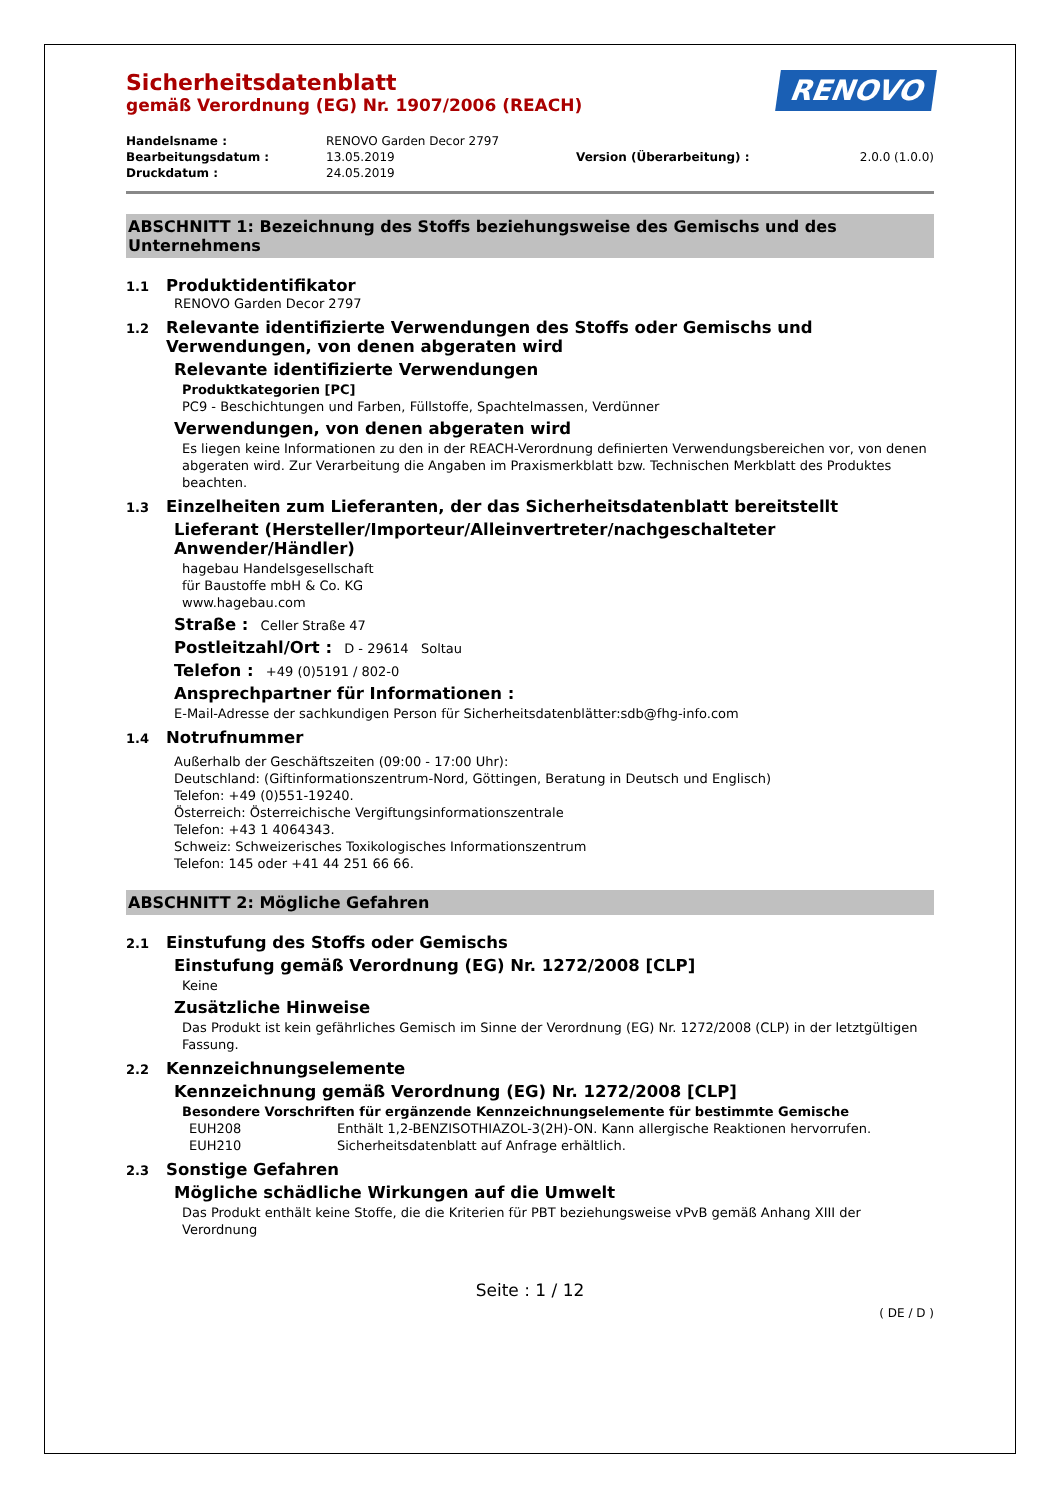RENOVO
Sicherheitsdatenblatt
gemäß Verordnung (EG) Nr. 1907/2006 (REACH)
| Handelsname : | RENOVO Garden Decor 2797 | | |
| Bearbeitungsdatum : | 13.05.2019 | Version (Überarbeitung) : | 2.0.0 (1.0.0) |
| Druckdatum : | 24.05.2019 | | |
ABSCHNITT 1: Bezeichnung des Stoffs beziehungsweise des Gemischs und des Unternehmens
1.1 Produktidentifikator
RENOVO Garden Decor 2797
1.2 Relevante identifizierte Verwendungen des Stoffs oder Gemischs und Verwendungen, von denen abgeraten wird
Relevante identifizierte Verwendungen
Produktkategorien [PC]
PC9 - Beschichtungen und Farben, Füllstoffe, Spachtelmassen, Verdünner
Verwendungen, von denen abgeraten wird
Es liegen keine Informationen zu den in der REACH-Verordnung definierten Verwendungsbereichen vor, von denen abgeraten wird. Zur Verarbeitung die Angaben im Praxismerkblatt bzw. Technischen Merkblatt des Produktes beachten.
1.3 Einzelheiten zum Lieferanten, der das Sicherheitsdatenblatt bereitstellt
Lieferant (Hersteller/Importeur/Alleinvertreter/nachgeschalteter Anwender/Händler)
hagebau Handelsgesellschaft
für Baustoffe mbH & Co. KG
www.hagebau.com
Straße : Celler Straße 47
Postleitzahl/Ort : D - 29614 Soltau
Telefon : +49 (0)5191 / 802-0
Ansprechpartner für Informationen :
E-Mail-Adresse der sachkundigen Person für Sicherheitsdatenblätter:sdb@fhg-info.com
1.4 Notrufnummer
Außerhalb der Geschäftszeiten (09:00 - 17:00 Uhr):
Deutschland: (Giftinformationszentrum-Nord, Göttingen, Beratung in Deutsch und Englisch)
Telefon: +49 (0)551-19240.
Österreich: Österreichische Vergiftungsinformationszentrale
Telefon: +43 1 4064343.
Schweiz: Schweizerisches Toxikologisches Informationszentrum
Telefon: 145 oder +41 44 251 66 66.
ABSCHNITT 2: Mögliche Gefahren
2.1 Einstufung des Stoffs oder Gemischs
Einstufung gemäß Verordnung (EG) Nr. 1272/2008 [CLP]
Keine
Zusätzliche Hinweise
Das Produkt ist kein gefährliches Gemisch im Sinne der Verordnung (EG) Nr. 1272/2008 (CLP) in der letztgültigen Fassung.
2.2 Kennzeichnungselemente
Kennzeichnung gemäß Verordnung (EG) Nr. 1272/2008 [CLP]
Besondere Vorschriften für ergänzende Kennzeichnungselemente für bestimmte Gemische
| EUH208 | Enthält 1,2-BENZISOTHIAZOL-3(2H)-ON. Kann allergische Reaktionen hervorrufen. |
| EUH210 | Sicherheitsdatenblatt auf Anfrage erhältlich. |
2.3 Sonstige Gefahren
Mögliche schädliche Wirkungen auf die Umwelt
Das Produkt enthält keine Stoffe, die die Kriterien für PBT beziehungsweise vPvB gemäß Anhang XIII der Verordnung
Seite : 1 / 12
( DE / D )